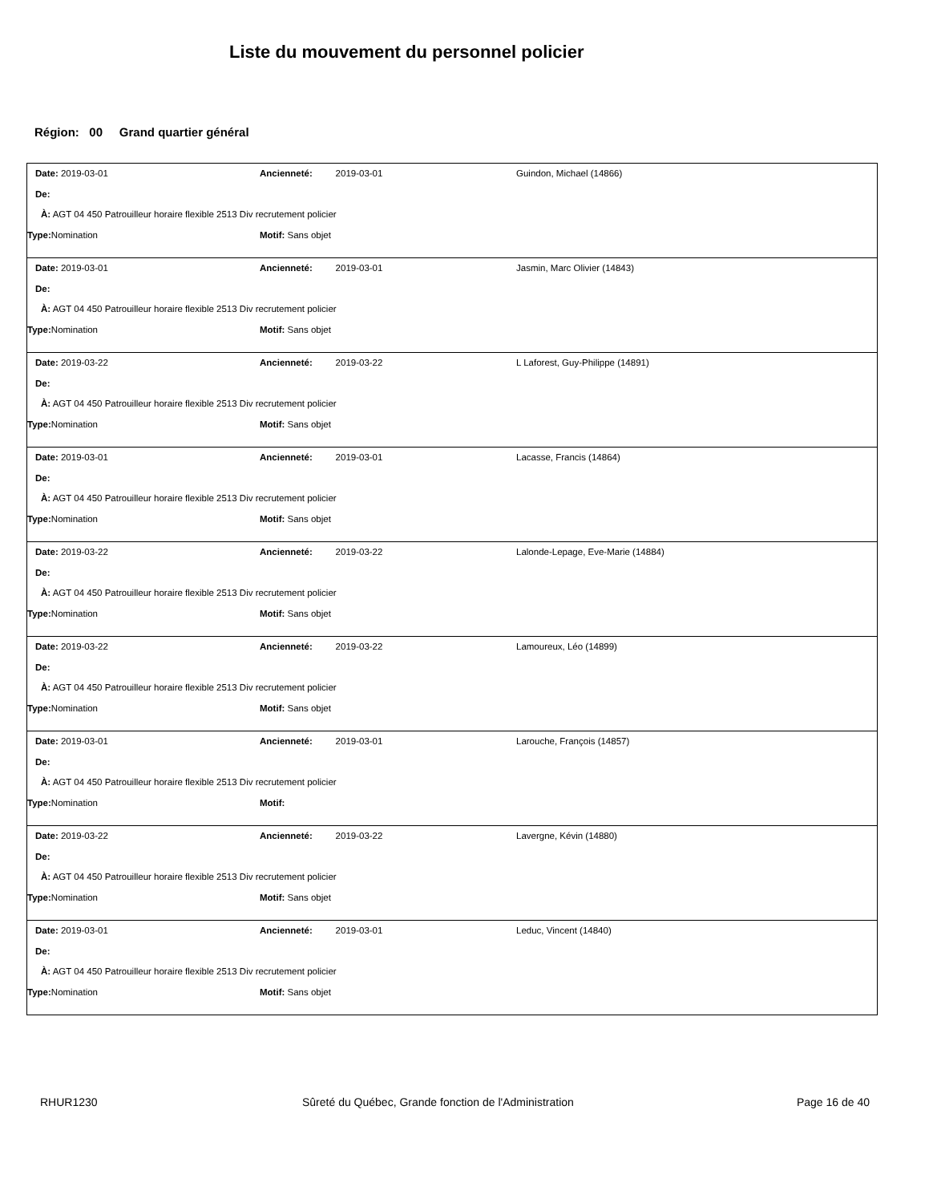Liste du mouvement du personnel policier
Région: 00 Grand quartier général
Date: 2019-03-01 Ancienneté: 2019-03-01 Guindon, Michael (14866)
De:
À: AGT 04 450 Patrouilleur horaire flexible 2513 Div recrutement policier
Type: Nomination Motif: Sans objet
Date: 2019-03-01 Ancienneté: 2019-03-01 Jasmin, Marc Olivier (14843)
De:
À: AGT 04 450 Patrouilleur horaire flexible 2513 Div recrutement policier
Type: Nomination Motif: Sans objet
Date: 2019-03-22 Ancienneté: 2019-03-22 L Laforest, Guy-Philippe (14891)
De:
À: AGT 04 450 Patrouilleur horaire flexible 2513 Div recrutement policier
Type: Nomination Motif: Sans objet
Date: 2019-03-01 Ancienneté: 2019-03-01 Lacasse, Francis (14864)
De:
À: AGT 04 450 Patrouilleur horaire flexible 2513 Div recrutement policier
Type: Nomination Motif: Sans objet
Date: 2019-03-22 Ancienneté: 2019-03-22 Lalonde-Lepage, Eve-Marie (14884)
De:
À: AGT 04 450 Patrouilleur horaire flexible 2513 Div recrutement policier
Type: Nomination Motif: Sans objet
Date: 2019-03-22 Ancienneté: 2019-03-22 Lamoureux, Léo (14899)
De:
À: AGT 04 450 Patrouilleur horaire flexible 2513 Div recrutement policier
Type: Nomination Motif: Sans objet
Date: 2019-03-01 Ancienneté: 2019-03-01 Larouche, François (14857)
De:
À: AGT 04 450 Patrouilleur horaire flexible 2513 Div recrutement policier
Type: Nomination Motif:
Date: 2019-03-22 Ancienneté: 2019-03-22 Lavergne, Kévin (14880)
De:
À: AGT 04 450 Patrouilleur horaire flexible 2513 Div recrutement policier
Type: Nomination Motif: Sans objet
Date: 2019-03-01 Ancienneté: 2019-03-01 Leduc, Vincent (14840)
De:
À: AGT 04 450 Patrouilleur horaire flexible 2513 Div recrutement policier
Type: Nomination Motif: Sans objet
RHUR1230 Sûreté du Québec, Grande fonction de l'Administration
Page 16 de 40